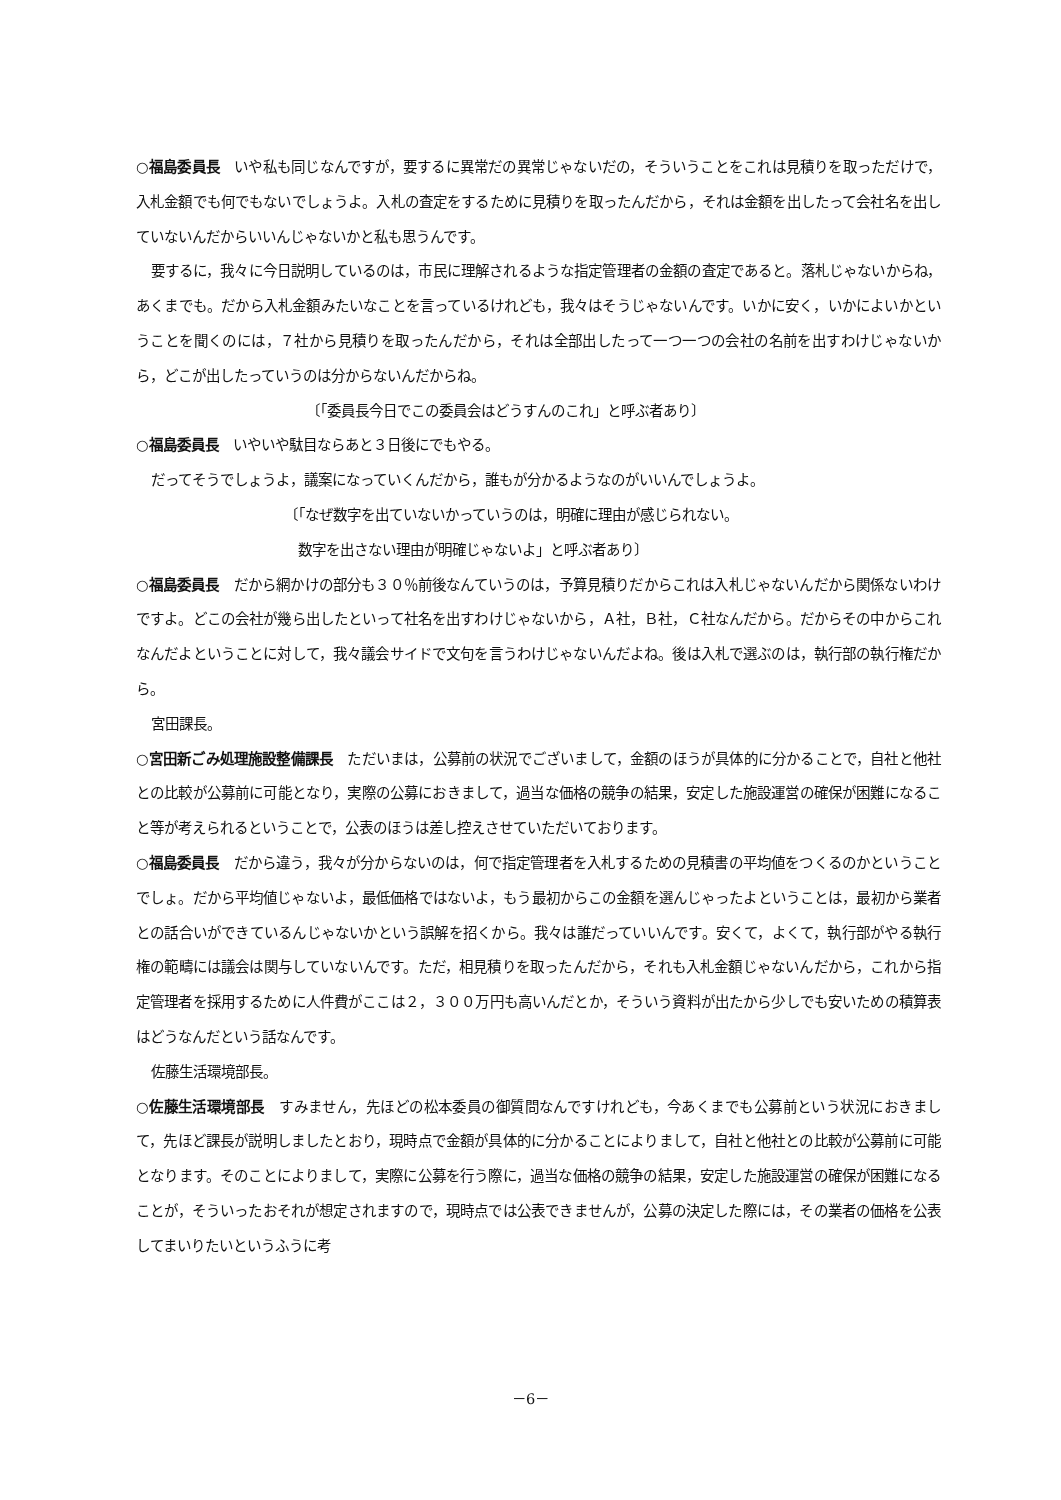○福島委員長　いや私も同じなんですが，要するに異常だの異常じゃないだの，そういうことをこれは見積りを取っただけで，入札金額でも何でもないでしょうよ。入札の査定をするために見積りを取ったんだから，それは金額を出したって会社名を出していないんだからいいんじゃないかと私も思うんです。
要するに，我々に今日説明しているのは，市民に理解されるような指定管理者の金額の査定であると。落札じゃないからね，あくまでも。だから入札金額みたいなことを言っているけれども，我々はそうじゃないんです。いかに安く，いかによいかということを聞くのには，７社から見積りを取ったんだから，それは全部出したって一つ一つの会社の名前を出すわけじゃないから，どこが出したっていうのは分からないんだからね。
〔「委員長今日でこの委員会はどうすんのこれ」と呼ぶ者あり〕
○福島委員長　いやいや駄目ならあと３日後にでもやる。
だってそうでしょうよ，議案になっていくんだから，誰もが分かるようなのがいいんでしょうよ。
〔「なぜ数字を出ていないかっていうのは，明確に理由が感じられない。
　数字を出さない理由が明確じゃないよ」と呼ぶ者あり〕
○福島委員長　だから網かけの部分も３０％前後なんていうのは，予算見積りだからこれは入札じゃないんだから関係ないわけですよ。どこの会社が幾ら出したといって社名を出すわけじゃないから，Ａ社，Ｂ社，Ｃ社なんだから。だからその中からこれなんだよということに対して，我々議会サイドで文句を言うわけじゃないんだよね。後は入札で選ぶのは，執行部の執行権だから。
宮田課長。
○宮田新ごみ処理施設整備課長　ただいまは，公募前の状況でございまして，金額のほうが具体的に分かることで，自社と他社との比較が公募前に可能となり，実際の公募におきまして，過当な価格の競争の結果，安定した施設運営の確保が困難になること等が考えられるということで，公表のほうは差し控えさせていただいております。
○福島委員長　だから違う，我々が分からないのは，何で指定管理者を入札するための見積書の平均値をつくるのかということでしょ。だから平均値じゃないよ，最低価格ではないよ，もう最初からこの金額を選んじゃったよということは，最初から業者との話合いができているんじゃないかという誤解を招くから。我々は誰だっていいんです。安くて，よくて，執行部がやる執行権の範疇には議会は関与していないんです。ただ，相見積りを取ったんだから，それも入札金額じゃないんだから，これから指定管理者を採用するために人件費がここは２，３００万円も高いんだとか，そういう資料が出たから少しでも安いための積算表はどうなんだという話なんです。
佐藤生活環境部長。
○佐藤生活環境部長　すみません，先ほどの松本委員の御質問なんですけれども，今あくまでも公募前という状況におきまして，先ほど課長が説明しましたとおり，現時点で金額が具体的に分かることによりまして，自社と他社との比較が公募前に可能となります。そのことによりまして，実際に公募を行う際に，過当な価格の競争の結果，安定した施設運営の確保が困難になることが，そういったおそれが想定されますので，現時点では公表できませんが，公募の決定した際には，その業者の価格を公表してまいりたいというふうに考
－6－